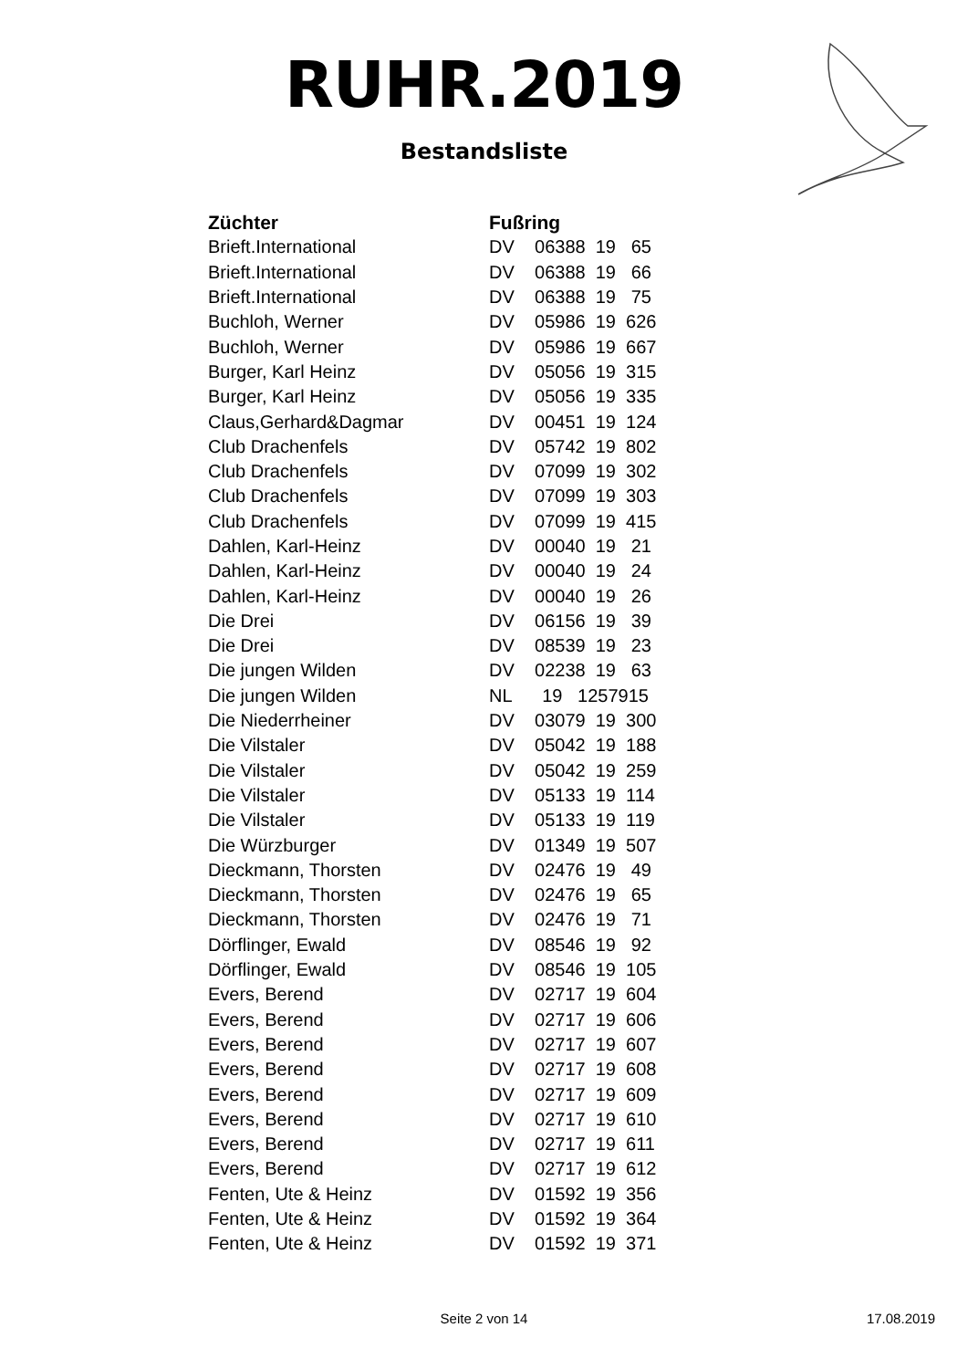RUHR.2019
Bestandsliste
| Züchter | Fußring |
| --- | --- |
| Brieft.International | DV 06388 19 65 |
| Brieft.International | DV 06388 19 66 |
| Brieft.International | DV 06388 19 75 |
| Buchloh, Werner | DV 05986 19 626 |
| Buchloh, Werner | DV 05986 19 667 |
| Burger, Karl Heinz | DV 05056 19 315 |
| Burger, Karl Heinz | DV 05056 19 335 |
| Claus,Gerhard&Dagmar | DV 00451 19 124 |
| Club Drachenfels | DV 05742 19 802 |
| Club Drachenfels | DV 07099 19 302 |
| Club Drachenfels | DV 07099 19 303 |
| Club Drachenfels | DV 07099 19 415 |
| Dahlen, Karl-Heinz | DV 00040 19 21 |
| Dahlen, Karl-Heinz | DV 00040 19 24 |
| Dahlen, Karl-Heinz | DV 00040 19 26 |
| Die Drei | DV 06156 19 39 |
| Die Drei | DV 08539 19 23 |
| Die jungen Wilden | DV 02238 19 63 |
| Die jungen Wilden | NL 19 1257915 |
| Die Niederrheiner | DV 03079 19 300 |
| Die Vilstaler | DV 05042 19 188 |
| Die Vilstaler | DV 05042 19 259 |
| Die Vilstaler | DV 05133 19 114 |
| Die Vilstaler | DV 05133 19 119 |
| Die Würzburger | DV 01349 19 507 |
| Dieckmann, Thorsten | DV 02476 19 49 |
| Dieckmann, Thorsten | DV 02476 19 65 |
| Dieckmann, Thorsten | DV 02476 19 71 |
| Dörflinger, Ewald | DV 08546 19 92 |
| Dörflinger, Ewald | DV 08546 19 105 |
| Evers, Berend | DV 02717 19 604 |
| Evers, Berend | DV 02717 19 606 |
| Evers, Berend | DV 02717 19 607 |
| Evers, Berend | DV 02717 19 608 |
| Evers, Berend | DV 02717 19 609 |
| Evers, Berend | DV 02717 19 610 |
| Evers, Berend | DV 02717 19 611 |
| Evers, Berend | DV 02717 19 612 |
| Fenten, Ute & Heinz | DV 01592 19 356 |
| Fenten, Ute & Heinz | DV 01592 19 364 |
| Fenten, Ute & Heinz | DV 01592 19 371 |
Seite 2 von 14
17.08.2019